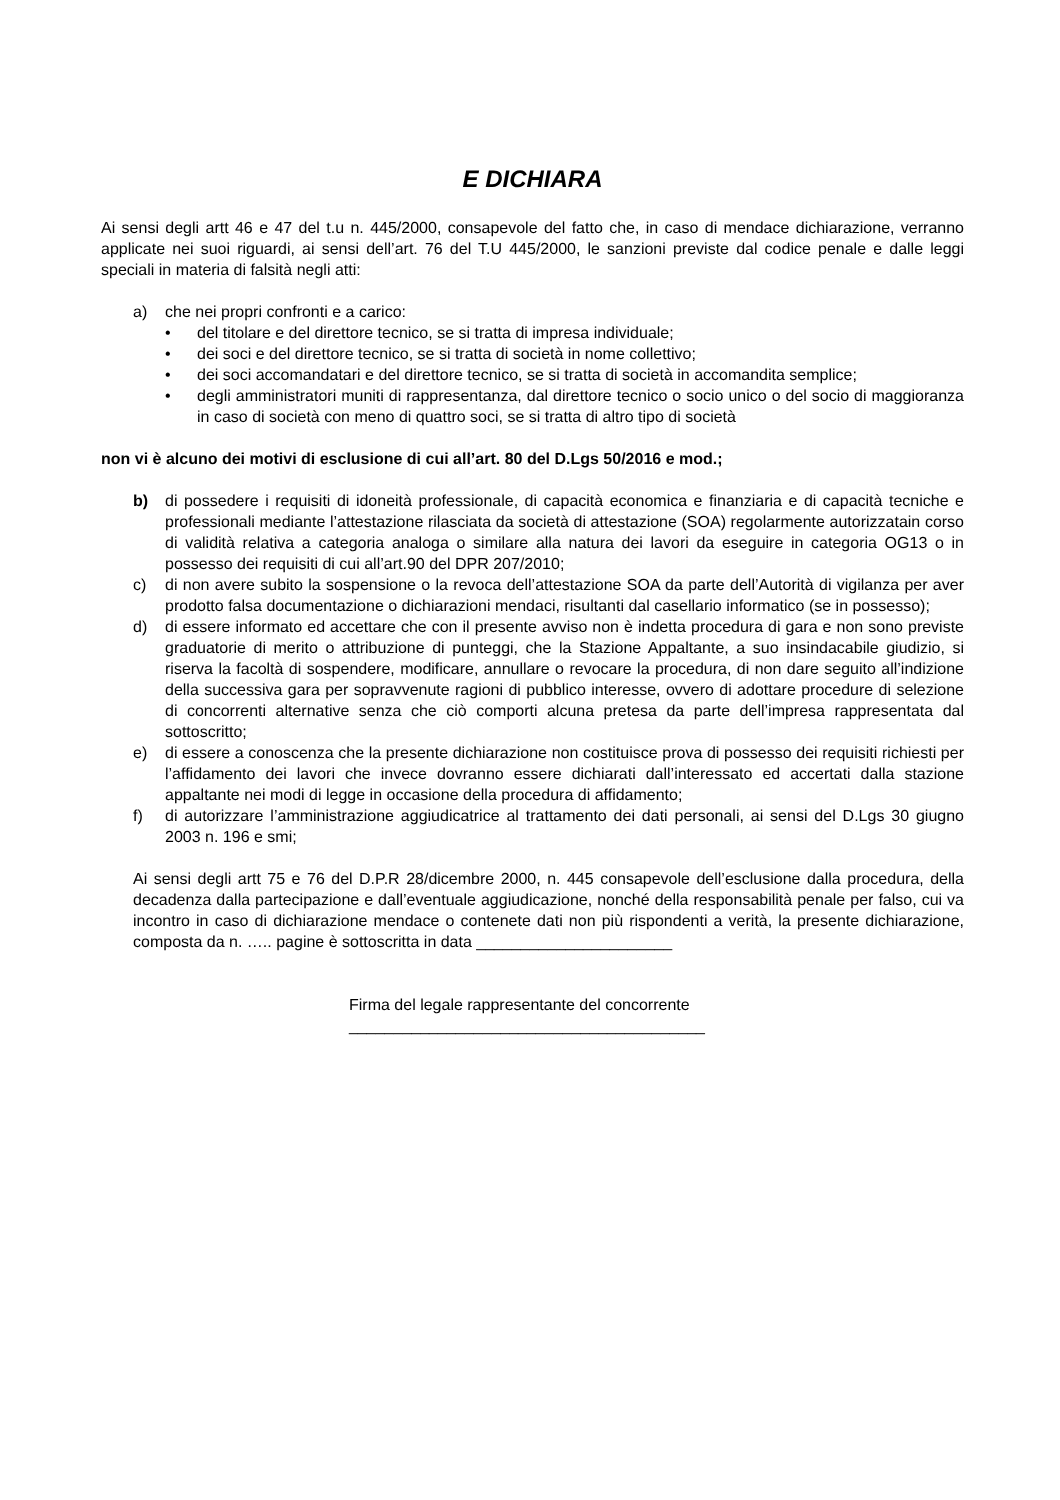E DICHIARA
Ai sensi degli artt 46 e 47 del t.u n. 445/2000, consapevole del fatto che, in caso di mendace dichiarazione, verranno applicate nei suoi riguardi, ai sensi dell’art. 76 del T.U 445/2000, le sanzioni previste dal codice penale e dalle leggi speciali in materia di falsità negli atti:
a) che nei propri confronti e a carico:
• del titolare e del direttore tecnico, se si tratta di impresa individuale;
• dei soci e del direttore tecnico, se si tratta di società in nome collettivo;
• dei soci accomandatari e del direttore tecnico, se si tratta di società in accomandita semplice;
• degli amministratori muniti di rappresentanza, dal direttore tecnico o socio unico o del socio di maggioranza in caso di società con meno di quattro soci, se si tratta di altro tipo di società
non vi è alcuno dei motivi di esclusione di cui all’art. 80 del D.Lgs 50/2016 e mod.;
b) di possedere i requisiti di idoneità professionale, di capacità economica e finanziaria e di capacità tecniche e professionali mediante l’attestazione rilasciata da società di attestazione (SOA) regolarmente autorizzatain corso di validità relativa a categoria analoga o similare alla natura dei lavori da eseguire in categoria OG13 o in possesso dei requisiti di cui all’art.90 del DPR 207/2010;
c) di non avere subito la sospensione o la revoca dell’attestazione SOA da parte dell’Autorità di vigilanza per aver prodotto falsa documentazione o dichiarazioni mendaci, risultanti dal casellario informatico (se in possesso);
d) di essere informato ed accettare che con il presente avviso non è indetta procedura di gara e non sono previste graduatorie di merito o attribuzione di punteggi, che la Stazione Appaltante, a suo insindacabile giudizio, si riserva la facoltà di sospendere, modificare, annullare o revocare la procedura, di non dare seguito all’indizione della successiva gara per sopravvenute ragioni di pubblico interesse, ovvero di adottare procedure di selezione di concorrenti alternative senza che ciò comporti alcuna pretesa da parte dell’impresa rappresentata dal sottoscritto;
e) di essere a conoscenza che la presente dichiarazione non costituisce prova di possesso dei requisiti richiesti per l’affidamento dei lavori che invece dovranno essere dichiarati dall’interessato ed accertati dalla stazione appaltante nei modi di legge in occasione della procedura di affidamento;
f) di autorizzare l’amministrazione aggiudicatrice al trattamento dei dati personali, ai sensi del D.Lgs 30 giugno 2003 n. 196 e smi;
Ai sensi degli artt 75 e 76 del D.P.R 28/dicembre 2000, n. 445 consapevole dell’esclusione dalla procedura, della decadenza dalla partecipazione e dall’eventuale aggiudicazione, nonché della responsabilità penale per falso, cui va incontro in caso di dichiarazione mendace o contenete dati non più rispondenti a verità, la presente dichiarazione, composta da n. ….. pagine è sottoscritta in data ______________________
Firma del legale rappresentante del concorrente
________________________________________